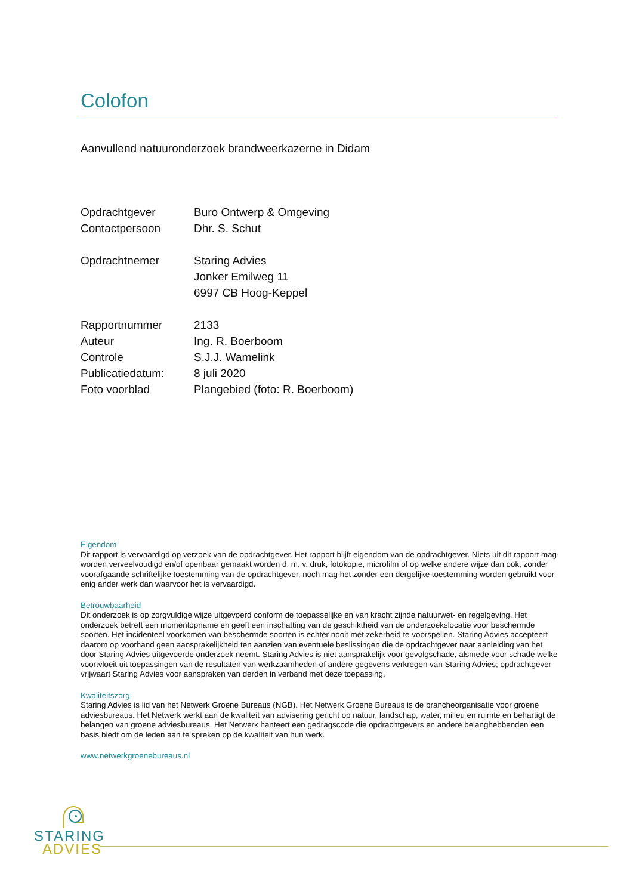Colofon
Aanvullend natuuronderzoek brandweerkazerne in Didam
| Opdrachtgever | Buro Ontwerp & Omgeving |
| Contactpersoon | Dhr. S. Schut |
| Opdrachtnemer | Staring Advies |
| | Jonker Emilweg 11 |
| | 6997 CB Hoog-Keppel |
| Rapportnummer | 2133 |
| Auteur | Ing. R. Boerboom |
| Controle | S.J.J. Wamelink |
| Publicatiedatum: | 8 juli 2020 |
| Foto voorblad | Plangebied (foto: R. Boerboom) |
Eigendom
Dit rapport is vervaardigd op verzoek van de opdrachtgever. Het rapport blijft eigendom van de opdrachtgever. Niets uit dit rapport mag worden verveelvoudigd en/of openbaar gemaakt worden d. m. v. druk, fotokopie, microfilm of op welke andere wijze dan ook, zonder voorafgaande schriftelijke toestemming van de opdrachtgever, noch mag het zonder een dergelijke toestemming worden gebruikt voor enig ander werk dan waarvoor het is vervaardigd.
Betrouwbaarheid
Dit onderzoek is op zorgvuldige wijze uitgevoerd conform de toepasselijke en van kracht zijnde natuurwet- en regelgeving. Het onderzoek betreft een momentopname en geeft een inschatting van de geschiktheid van de onderzoekslocatie voor beschermde soorten. Het incidenteel voorkomen van beschermde soorten is echter nooit met zekerheid te voorspellen. Staring Advies accepteert daarom op voorhand geen aansprakelijkheid ten aanzien van eventuele beslissingen die de opdrachtgever naar aanleiding van het door Staring Advies uitgevoerde onderzoek neemt. Staring Advies is niet aansprakelijk voor gevolgschade, alsmede voor schade welke voortvloeit uit toepassingen van de resultaten van werkzaamheden of andere gegevens verkregen van Staring Advies; opdrachtgever vrijwaart Staring Advies voor aanspraken van derden in verband met deze toepassing.
Kwaliteitszorg
Staring Advies is lid van het Netwerk Groene Bureaus (NGB). Het Netwerk Groene Bureaus is de brancheorganisatie voor groene adviesbureaus. Het Netwerk werkt aan de kwaliteit van advisering gericht op natuur, landschap, water, milieu en ruimte en behartigt de belangen van groene adviesbureaus. Het Netwerk hanteert een gedragscode die opdrachtgevers en andere belanghebbenden een basis biedt om de leden aan te spreken op de kwaliteit van hun werk.
www.netwerkgroenebureaus.nl
STARING
ADVIES